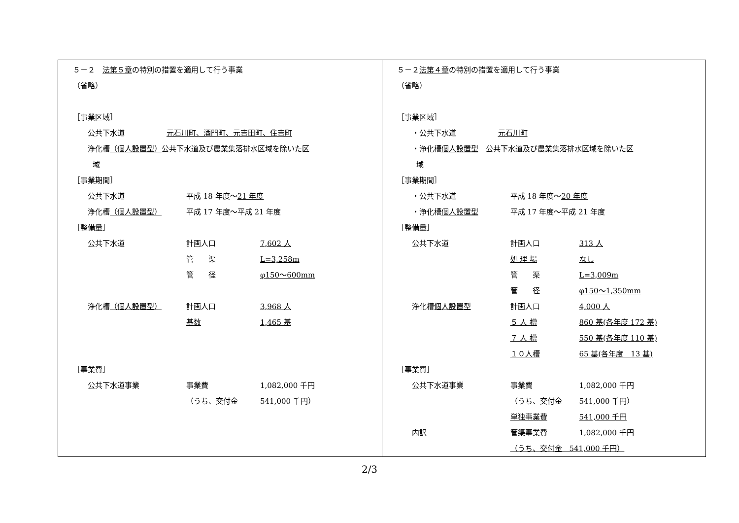| ５－２ 法第５章 の特別の措置を適用して行う事業 （省略） ［事業区域］ 公共下水道 元石川町、酒門町、元吉田町、住吉町 浄化槽 （個人設置型） 公共下水道及び農業集落排水区域を除いた区 域 ［事業期間］ 公共下水道 平成 18 年度～ 21 年度 浄化槽 （個人設置型） 平成 17 年度～平成 21 年度 ［整備量］ 公共下水道 計画人口 7,602 人 管 渠 L=3,258m 管 径 φ150～600mm 浄化槽 （個人設置型） 計画人口 3,968 人 基数 1,465 基 ［事業費］ 公共下水道事業 事業費 1,082,000 千円 （うち、交付金 541,000 千円） | ５－２ 法第４章 の特別の措置を適用して行う事業 （省略） ［事業区域］ ・ 公共下水道 元石川町 ・浄化槽 個人設置型 公共下水道及び農業集落排水区域を除いた区 域 ［事業期間］ ・ 公共下水道 平成 18 年度～ 20 年度 ・ 浄化槽 個人設置型 平成 17 年度～平成 21 年度 ［整備量］ 公共下水道 計画人口 313 人 処 理 場 なし 管 渠 L=3,009m 管 径 φ150～1,350mm 浄化槽 個人設置型 計画人口 4,000 人 ５ 人 槽 860 基(各年度 172 基) ７ 人 槽 550 基(各年度 110 基) １０人槽 65 基(各年度 13 基) ［事業費］ 公共下水道事業 事業費 1,082,000 千円 （うち、交付金 541,000 千円） 単独事業費 541,000 千円 内訳 管渠事業費 1,082,000 千円 （うち、交付金 541,000 千円） |
2/3